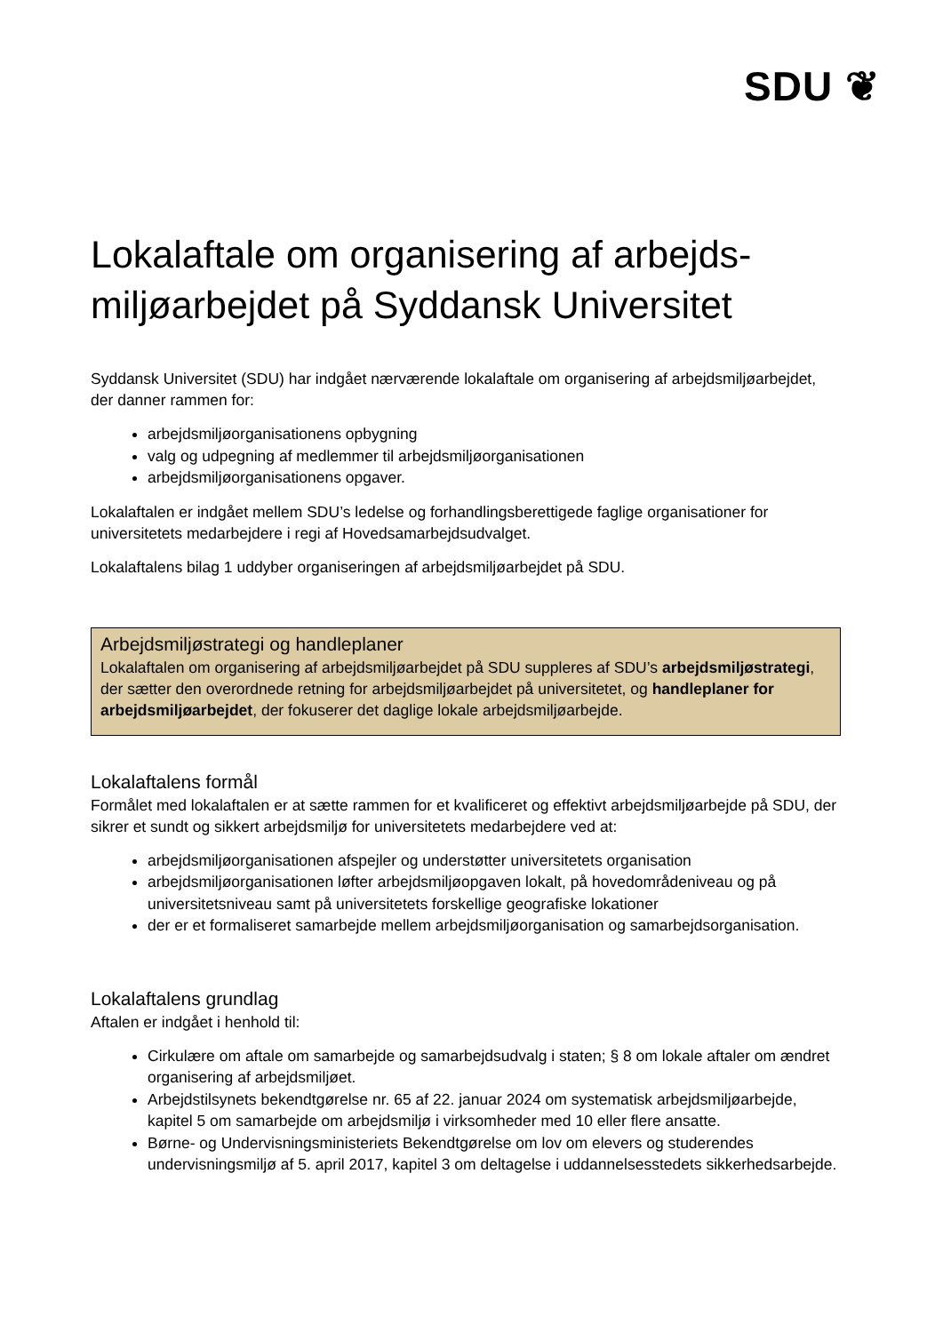SDU ❦
Lokalaftale om organisering af arbejds­miljøarbejdet på Syddansk Universitet
Syddansk Universitet (SDU) har indgået nærværende lokalaftale om organisering af arbejdsmiljø­arbejdet, der danner rammen for:
arbejdsmiljøorganisationens opbygning
valg og udpegning af medlemmer til arbejdsmiljøorganisationen
arbejdsmiljøorganisationens opgaver.
Lokalaftalen er indgået mellem SDU’s ledelse og forhandlingsberettigede faglige organisationer for universitetets medarbejdere i regi af Hovedsamarbejdsudvalget.
Lokalaftalens bilag 1 uddyber organiseringen af arbejdsmiljøarbejdet på SDU.
Arbejdsmiljøstrategi og handleplaner
Lokalaftalen om organisering af arbejdsmiljøarbejdet på SDU suppleres af SDU’s arbejdsmil­jøstrategi, der sætter den overordnede retning for arbejdsmiljøarbejdet på universitetet, og handleplaner for arbejdsmiljøarbejdet, der fokuserer det daglige lokale arbejdsmiljøarbejde.
Lokalaftalens formål
Formålet med lokalaftalen er at sætte rammen for et kvalificeret og effektivt arbejdsmiljøarbejde på SDU, der sikrer et sundt og sikkert arbejdsmiljø for universitetets medarbejdere ved at:
arbejdsmiljøorganisationen afspejler og understøtter universitetets organisation
arbejdsmiljøorganisationen løfter arbejdsmiljøopgaven lokalt, på hovedområdeniveau og på universitetsniveau samt på universitetets forskellige geografiske lokationer
der er et formaliseret samarbejde mellem arbejdsmiljøorganisation og samarbejdsorgani­sation.
Lokalaftalens grundlag
Aftalen er indgået i henhold til:
Cirkulære om aftale om samarbejde og samarbejdsudvalg i staten; § 8 om lokale aftaler om ændret organisering af arbejdsmiljøet.
Arbejdstilsynets bekendtgørelse nr. 65 af 22. januar 2024 om systematisk arbejdsmiljøar­bejde, kapitel 5 om samarbejde om arbejdsmiljø i virksomheder med 10 eller flere ansatte.
Børne- og Undervisningsministeriets Bekendtgørelse om lov om elevers og studerendes undervisningsmiljø af 5. april 2017, kapitel 3 om deltagelse i uddannelsesstedets sikker­hedsarbejde.